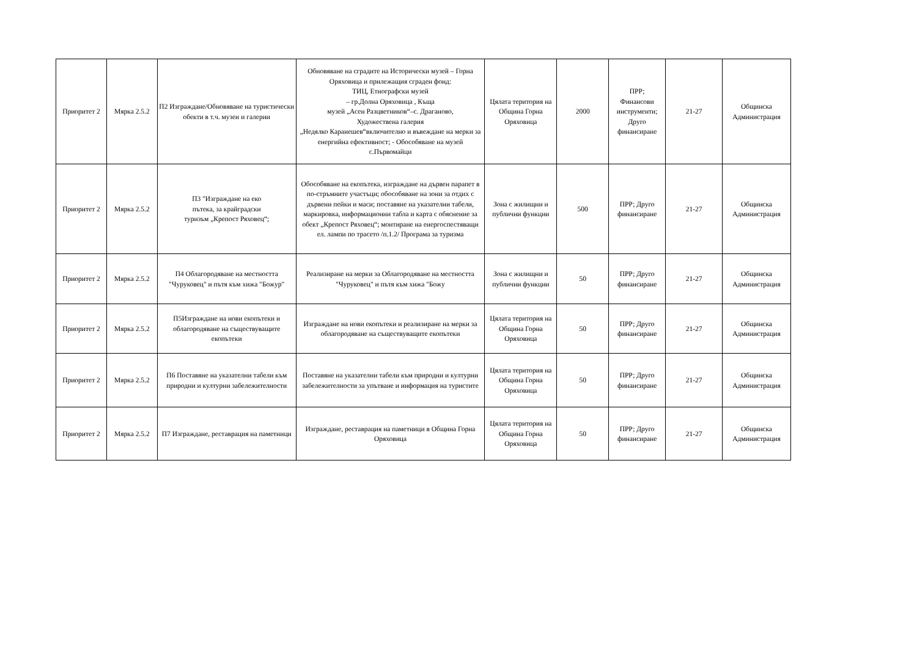| Приоритет 2 | Мярка 2.5.2 | П2 Изграждане/Обновяване на туристически обекти в т.ч. музеи и галерии | Обновяване на сградите на Исторически музей – Горна Оряховица и прилежащия сграден фонд: ТИЦ, Етнографски музей – гр.Долна Оряховица , Къща музей „Асен Разцветников“–с. Драганово, Художествена галерия „Недялко Каранешев“включително и въвеждане на мерки за енергийна ефективност; - Обособяване на музей с.Първомайци | Цялата територия на Община Горна Оряховица | 2000 | ПРР; Финансови инструменти; Друго финансиране | 21-27 | Общинска Администрация |
| Приоритет 2 | Мярка 2.5.2 | П3 "Изграждане на еко пътека, за крайградски туризъм „Крепост Ряховец“; | Обособяване на екопътека, изграждане на дървен парапет в по-стръмните участъци; обособяване на зони за отдих с дървени пейки и маси; поставяне на указателни табели, маркировка, информационни табла и карта с обяснение за обект „Крепост Ряховец“; монтиране на енергоспестяващи ел. лампи по трасето /п.1.2/ Програма за туризма | Зона с жилищни и публични функции | 500 | ПРР; Друго финансиране | 21-27 | Общинска Администрация |
| Приоритет 2 | Мярка 2.5.2 | П4 Облагородяване на местността "Чуруковец" и пътя към хижа "Божур" | Реализиране на мерки за Облагородяване на местността "Чуруковец" и пътя към хижа "Божу | Зона с жилищни и публични функции | 50 | ПРР; Друго финансиране | 21-27 | Общинска Администрация |
| Приоритет 2 | Мярка 2.5.2 | П5Изграждане на нови екопътеки и облагородяване на съществуващите екопътеки | Изграждане на нови екопътеки и реализиране на мерки за облагородяване на съществуващите екопътеки | Цялата територия на Община Горна Оряховица | 50 | ПРР; Друго финансиране | 21-27 | Общинска Администрация |
| Приоритет 2 | Мярка 2.5.2 | П6 Поставяне на указателни табели към природни и културни забележителности | Поставяне на указателни табели към природни и културни забележителности за упътване и информация на туристите | Цялата територия на Община Горна Оряховица | 50 | ПРР; Друго финансиране | 21-27 | Общинска Администрация |
| Приоритет 2 | Мярка 2.5.2 | П7 Изграждане, реставрация на паметници | Изграждане, реставрация на паметници в Община Горна Оряховица | Цялата територия на Община Горна Оряховица | 50 | ПРР; Друго финансиране | 21-27 | Общинска Администрация |